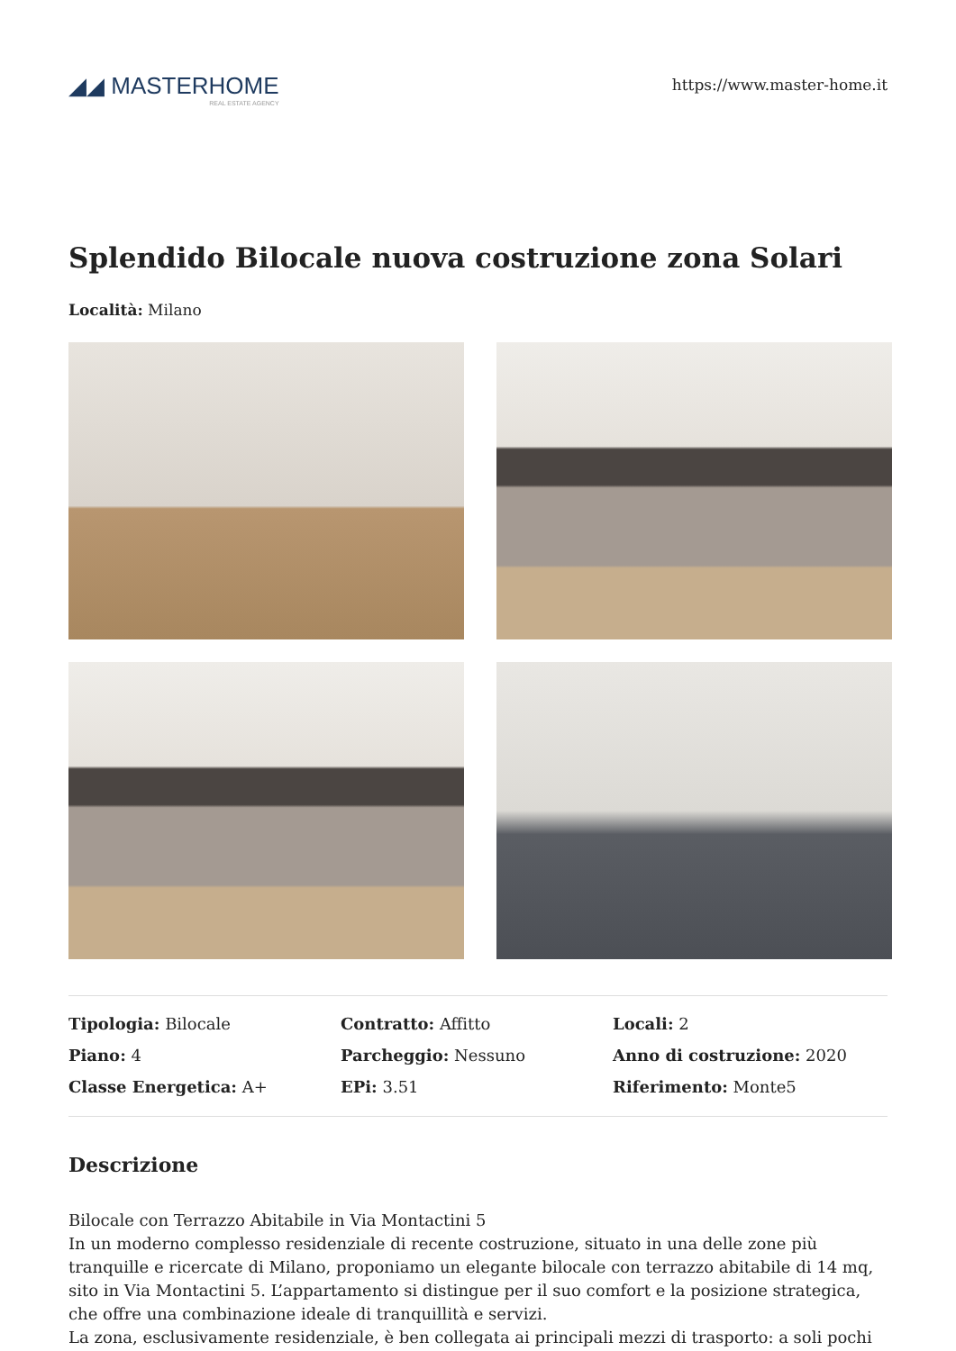◢◢ MASTERHOME
REAL ESTATE AGENCY
https://www.master-home.it
Splendido Bilocale nuova costruzione zona Solari
Località: Milano
Tipologia: Bilocale
Contratto: Affitto
Locali: 2
Piano: 4
Parcheggio: Nessuno
Anno di costruzione: 2020
Classe Energetica: A+
EPi: 3.51
Riferimento: Monte5
Descrizione
Bilocale con Terrazzo Abitabile in Via Montactini 5
In un moderno complesso residenziale di recente costruzione, situato in una delle zone più tranquille e ricercate di Milano, proponiamo un elegante bilocale con terrazzo abitabile di 14 mq, sito in Via Montactini 5. L’appartamento si distingue per il suo comfort e la posizione strategica, che offre una combinazione ideale di tranquillità e servizi.
La zona, esclusivamente residenziale, è ben collegata ai principali mezzi di trasporto: a soli pochi